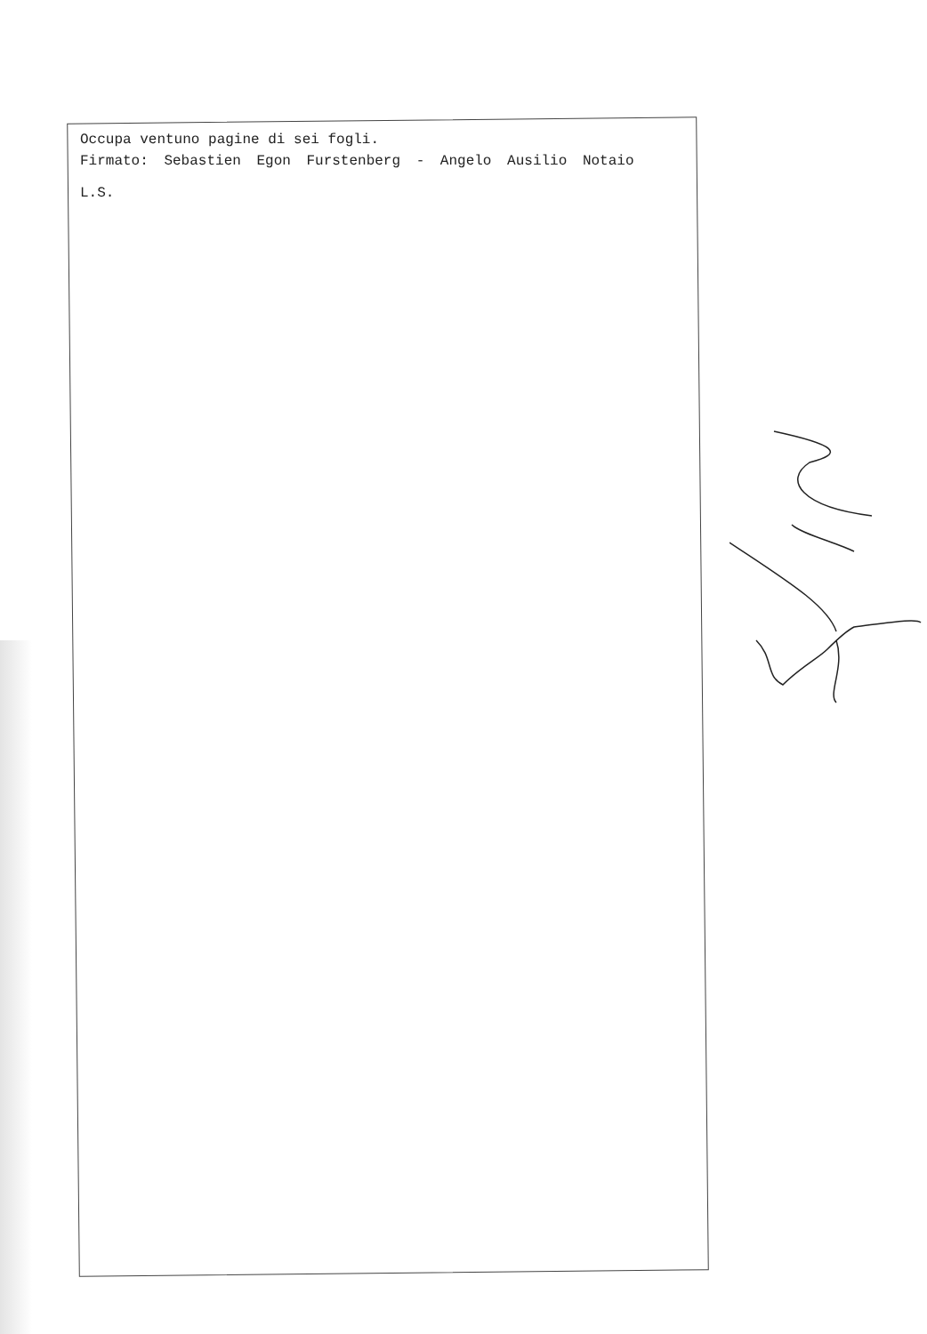Occupa ventuno pagine di sei fogli.
Firmato: Sebastien Egon Furstenberg - Angelo Ausilio Notaio
L.S.